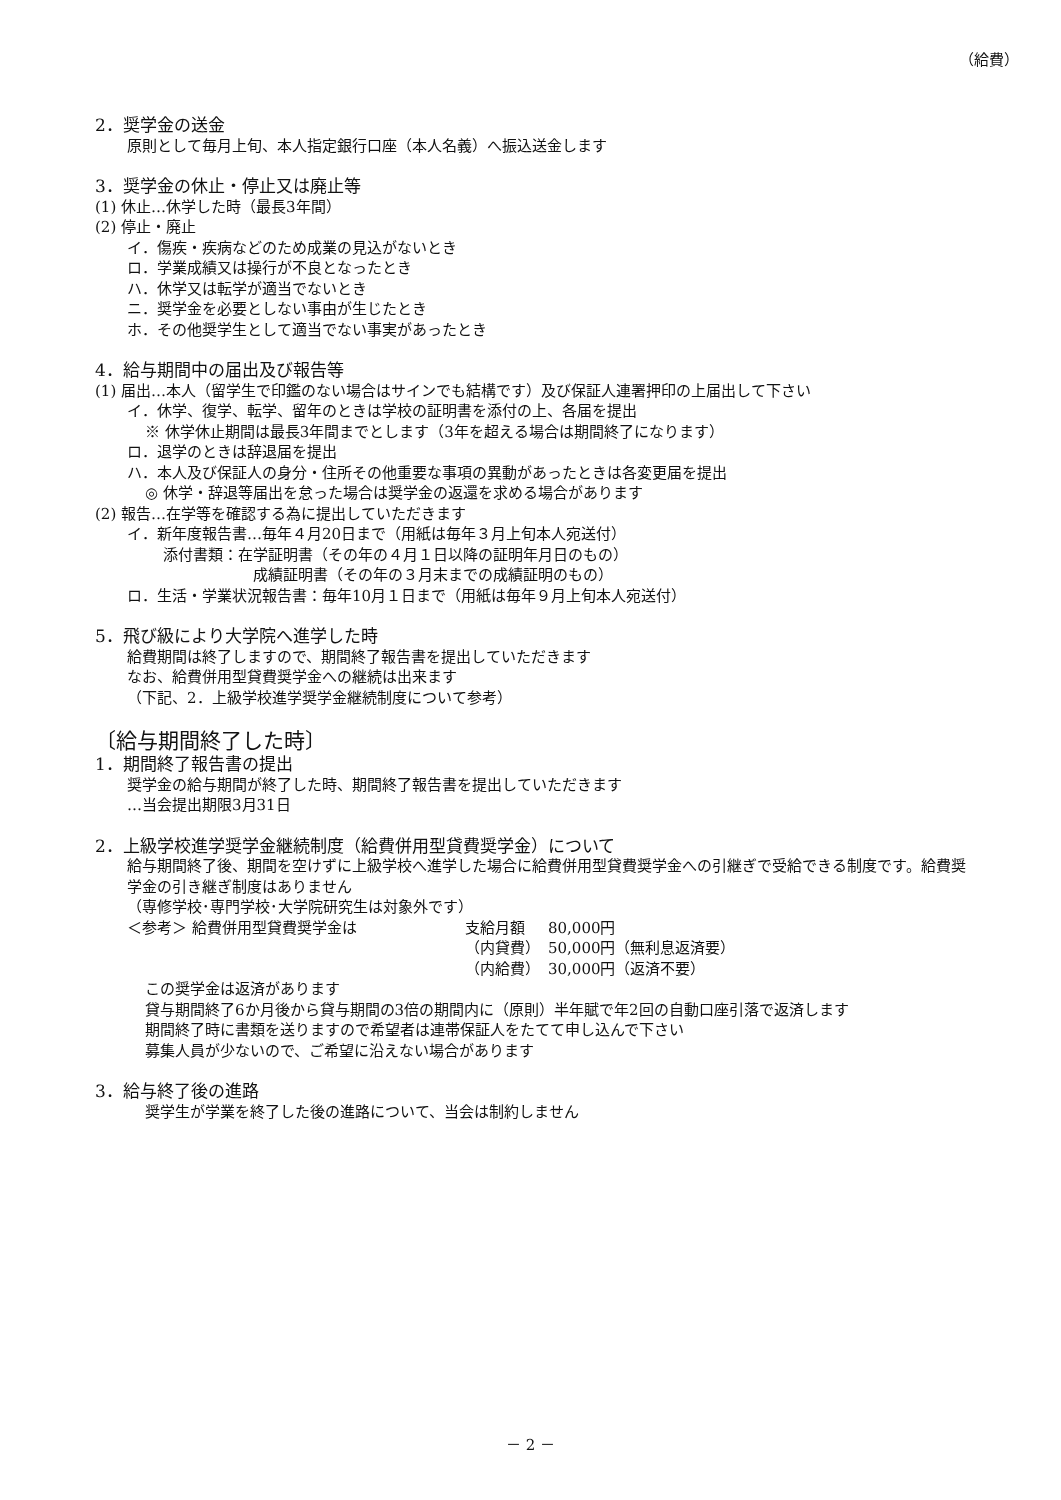（給費）
2．奨学金の送金
原則として毎月上旬、本人指定銀行口座（本人名義）へ振込送金します
3．奨学金の休止・停止又は廃止等
(1) 休止…休学した時（最長3年間）
(2) 停止・廃止
イ．傷疾・疾病などのため成業の見込がないとき
ロ．学業成績又は操行が不良となったとき
ハ．休学又は転学が適当でないとき
ニ．奨学金を必要としない事由が生じたとき
ホ．その他奨学生として適当でない事実があったとき
4．給与期間中の届出及び報告等
(1) 届出…本人（留学生で印鑑のない場合はサインでも結構です）及び保証人連署押印の上届出して下さい
イ．休学、復学、転学、留年のときは学校の証明書を添付の上、各届を提出
※ 休学休止期間は最長3年間までとします（3年を超える場合は期間終了になります）
ロ．退学のときは辞退届を提出
ハ．本人及び保証人の身分・住所その他重要な事項の異動があったときは各変更届を提出
◎ 休学・辞退等届出を怠った場合は奨学金の返還を求める場合があります
(2) 報告…在学等を確認する為に提出していただきます
イ．新年度報告書…毎年４月20日まで（用紙は毎年３月上旬本人宛送付）
添付書類：在学証明書（その年の４月１日以降の証明年月日のもの）
成績証明書（その年の３月末までの成績証明のもの）
ロ．生活・学業状況報告書：毎年10月１日まで（用紙は毎年９月上旬本人宛送付）
5．飛び級により大学院へ進学した時
給費期間は終了しますので、期間終了報告書を提出していただきます
なお、給費併用型貸費奨学金への継続は出来ます
（下記、2．上級学校進学奨学金継続制度について参考）
〔給与期間終了した時〕
1．期間終了報告書の提出
奨学金の給与期間が終了した時、期間終了報告書を提出していただきます
…当会提出期限3月31日
2．上級学校進学奨学金継続制度（給費併用型貸費奨学金）について
給与期間終了後、期間を空けずに上級学校へ進学した場合に給費併用型貸費奨学金への引継ぎで受給できる制度です。給費奨学金の引き継ぎ制度はありません
（専修学校･専門学校･大学院研究生は対象外です）
| ＜参考＞ 給費併用型貸費奨学金は | 支給月額 | 80,000円 |
| | （内貸費） | 50,000円（無利息返済要） |
| | （内給費） | 30,000円（返済不要） |
この奨学金は返済があります
貸与期間終了6か月後から貸与期間の3倍の期間内に（原則）半年賦で年2回の自動口座引落で返済します
期間終了時に書類を送りますので希望者は連帯保証人をたてて申し込んで下さい
募集人員が少ないので、ご希望に沿えない場合があります
3．給与終了後の進路
奨学生が学業を終了した後の進路について、当会は制約しません
－ 2 －